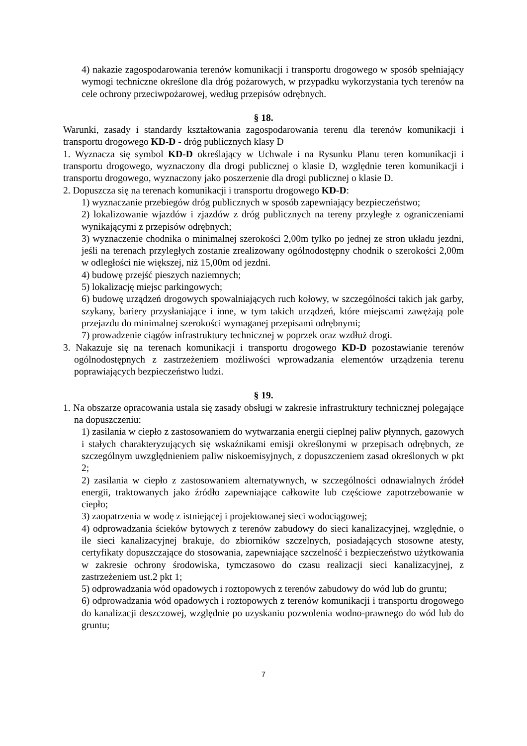4) nakazie zagospodarowania terenów komunikacji i transportu drogowego w sposób spełniający wymogi techniczne określone dla dróg pożarowych, w przypadku wykorzystania tych terenów na cele ochrony przeciwpożarowej, według przepisów odrębnych.
§ 18.
Warunki, zasady i standardy kształtowania zagospodarowania terenu dla terenów komunikacji i transportu drogowego KD-D - dróg publicznych klasy D
1. Wyznacza się symbol KD-D określający w Uchwale i na Rysunku Planu teren komunikacji i transportu drogowego, wyznaczony dla drogi publicznej o klasie D, względnie teren komunikacji i transportu drogowego, wyznaczony jako poszerzenie dla drogi publicznej o klasie D.
2. Dopuszcza się na terenach komunikacji i transportu drogowego KD-D:
1) wyznaczanie przebiegów dróg publicznych w sposób zapewniający bezpieczeństwo;
2) lokalizowanie wjazdów i zjazdów z dróg publicznych na tereny przyległe z ograniczeniami wynikającymi z przepisów odrębnych;
3) wyznaczenie chodnika o minimalnej szerokości 2,00m tylko po jednej ze stron układu jezdni, jeśli na terenach przyległych zostanie zrealizowany ogólnodostępny chodnik o szerokości 2,00m w odległości nie większej, niż 15,00m od jezdni.
4) budowę przejść pieszych naziemnych;
5) lokalizację miejsc parkingowych;
6) budowę urządzeń drogowych spowalniających ruch kołowy, w szczególności takich jak garby, szykany, bariery przysłaniające i inne, w tym takich urządzeń, które miejscami zawężają pole przejazdu do minimalnej szerokości wymaganej przepisami odrębnymi;
7) prowadzenie ciągów infrastruktury technicznej w poprzek oraz wzdłuż drogi.
3. Nakazuje się na terenach komunikacji i transportu drogowego KD-D pozostawianie terenów ogólnodostępnych z zastrzeżeniem możliwości wprowadzania elementów urządzenia terenu poprawiających bezpieczeństwo ludzi.
§ 19.
1. Na obszarze opracowania ustala się zasady obsługi w zakresie infrastruktury technicznej polegające na dopuszczeniu:
1) zasilania w ciepło z zastosowaniem do wytwarzania energii cieplnej paliw płynnych, gazowych i stałych charakteryzujących się wskaźnikami emisji określonymi w przepisach odrębnych, ze szczególnym uwzględnieniem paliw niskoemisyjnych, z dopuszczeniem zasad określonych w pkt 2;
2) zasilania w ciepło z zastosowaniem alternatywnych, w szczególności odnawialnych źródeł energii, traktowanych jako źródło zapewniające całkowite lub częściowe zapotrzebowanie w ciepło;
3) zaopatrzenia w wodę z istniejącej i projektowanej sieci wodociągowej;
4) odprowadzania ścieków bytowych z terenów zabudowy do sieci kanalizacyjnej, względnie, o ile sieci kanalizacyjnej brakuje, do zbiorników szczelnych, posiadających stosowne atesty, certyfikaty dopuszczające do stosowania, zapewniające szczelność i bezpieczeństwo użytkowania w zakresie ochrony środowiska, tymczasowo do czasu realizacji sieci kanalizacyjnej, z zastrzeżeniem ust.2 pkt 1;
5) odprowadzania wód opadowych i roztopowych z terenów zabudowy do wód lub do gruntu;
6) odprowadzania wód opadowych i roztopowych z terenów komunikacji i transportu drogowego do kanalizacji deszczowej, względnie po uzyskaniu pozwolenia wodno-prawnego do wód lub do gruntu;
7